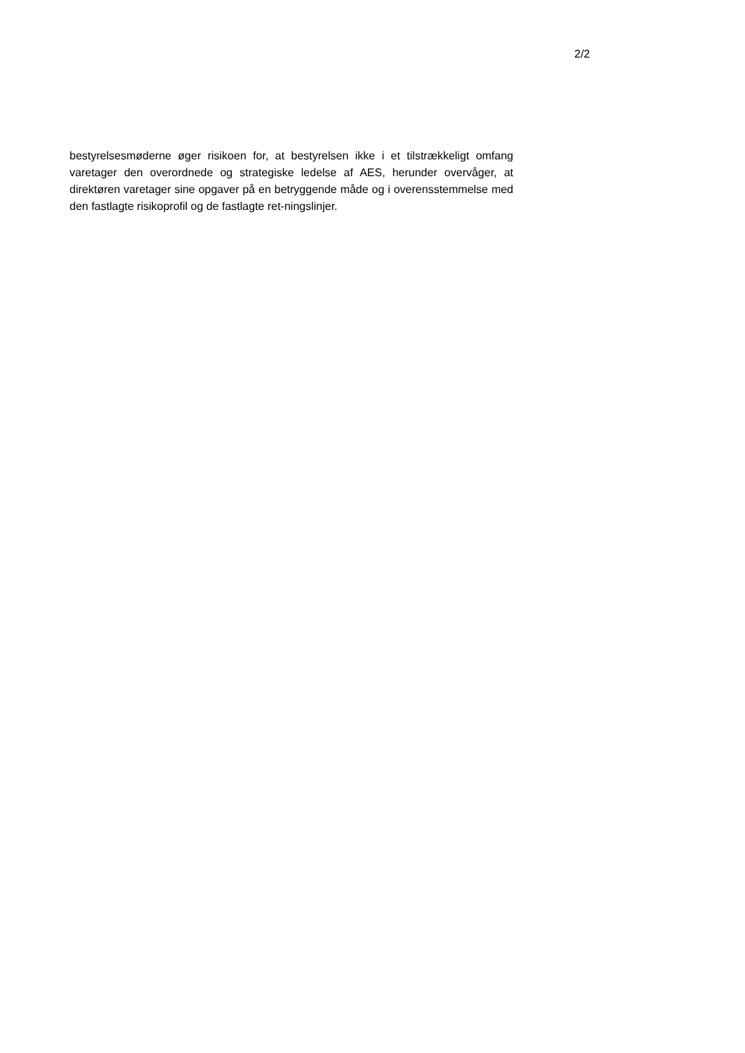2/2
bestyrelsesmøderne øger risikoen for, at bestyrelsen ikke i et tilstrækkeligt omfang varetager den overordnede og strategiske ledelse af AES, herunder overvåger, at direktøren varetager sine opgaver på en betryggende måde og i overensstemmelse med den fastlagte risikoprofil og de fastlagte ret-ningslinjer.